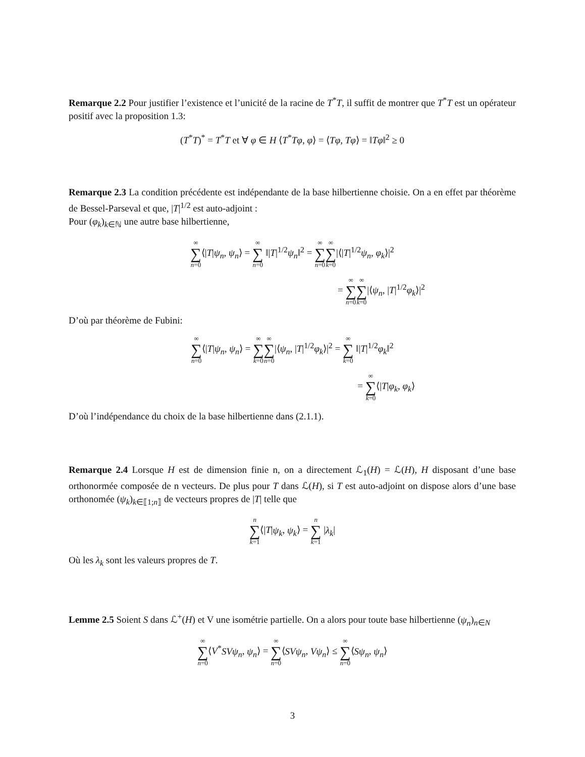Remarque 2.2 Pour justifier l’existence et l’unicité de la racine de T<sup>*</sup>T, il suffit de montrer que T<sup>*</sup>T est un opérateur positif avec la proposition 1.3:
(T<sup>*</sup>T)<sup>*</sup> = T<sup>*</sup>T et ∀ φ ∈ H ⟨T<sup>*</sup>Tφ, φ⟩ = ⟨Tφ, Tφ⟩ = ‖Tφ‖<sup>2</sup> ≥ 0
Remarque 2.3 La condition précédente est indépendante de la base hilbertienne choisie. On a en effet par théorème de Bessel-Parseval et que, |T|<sup>1/2</sup> est auto-adjoint :
Pour (φ<sub>k</sub>)<sub>k∈ℕ</sub> une autre base hilbertienne,
∞ ∑ n=0⟨|T|ψ<sub>n</sub>, ψ<sub>n</sub>⟩ = ∞ ∑ n=0 ‖|T|<sup>1/2</sup>ψ<sub>n</sub>‖<sup>2</sup> = ∞ ∑ n=0∞ ∑ k=0|⟨|T|<sup>1/2</sup>ψ<sub>n</sub>, φ<sub>k</sub>⟩|<sup>2</sup>
= ∞ ∑ n=0∞ ∑ k=0|⟨ψ<sub>n</sub>, |T|<sup>1/2</sup>φ<sub>k</sub>⟩|<sup>2</sup>
D’où par théorème de Fubini:
∞ ∑ n=0⟨|T|ψ<sub>n</sub>, ψ<sub>n</sub>⟩ = ∞ ∑ k=0∞ ∑ n=0|⟨ψ<sub>n</sub>, |T|<sup>1/2</sup>φ<sub>k</sub>⟩|<sup>2</sup> = ∞ ∑ k=0 ‖|T|<sup>1/2</sup>φ<sub>k</sub>‖<sup>2</sup>
= ∞ ∑ k=0⟨|T|φ<sub>k</sub>, φ<sub>k</sub>⟩
D’où l’indépendance du choix de la base hilbertienne dans (2.1.1).
Remarque 2.4 Lorsque H est de dimension finie n, on a directement ℒ<sub>1</sub>(H) = ℒ(H), H disposant d’une base orthonormée composée de n vecteurs. De plus pour T dans ℒ(H), si T est auto-adjoint on dispose alors d’une base orthonomée (ψ<sub>k</sub>)<sub>k∈⟦1;n⟧</sub> de vecteurs propres de |T| telle que
n ∑ k=1⟨|T|ψ<sub>k</sub>, ψ<sub>k</sub>⟩ = n ∑ k=1 |λ<sub>k</sub>|
Où les λ<sub>k</sub> sont les valeurs propres de T.
Lemme 2.5 Soient S dans ℒ<sup>+</sup>(H) et V une isométrie partielle. On a alors pour toute base hilbertienne (ψ<sub>n</sub>)<sub>n∈N</sub>
∞ ∑ n=0⟨V<sup>*</sup>SVψ<sub>n</sub>, ψ<sub>n</sub>⟩ = ∞ ∑ n=0⟨SVψ<sub>n</sub>, Vψ<sub>n</sub>⟩ ≤ ∞ ∑ n=0⟨Sψ<sub>n</sub>, ψ<sub>n</sub>⟩
3